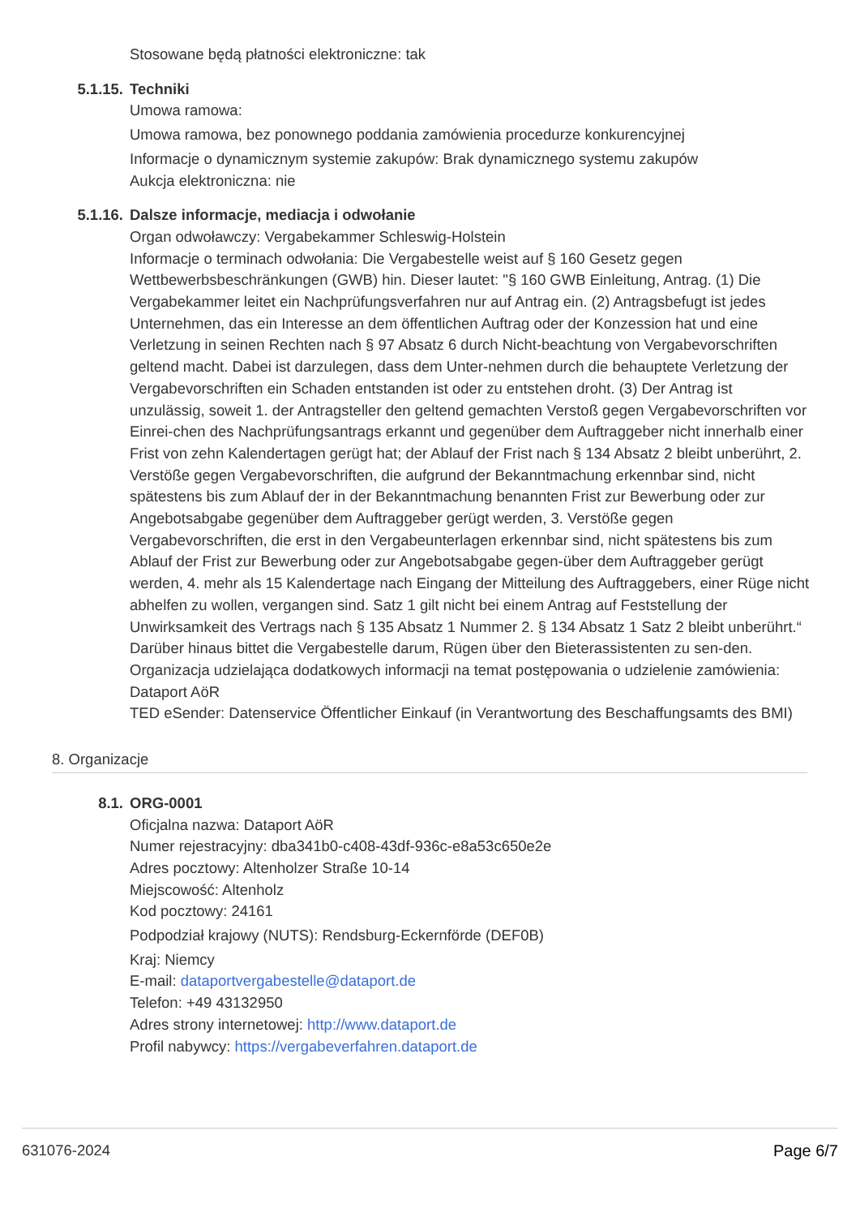Stosowane będą płatności elektroniczne: tak
5.1.15. Techniki
Umowa ramowa:
Umowa ramowa, bez ponownego poddania zamówienia procedurze konkurencyjnej
Informacje o dynamicznym systemie zakupów: Brak dynamicznego systemu zakupów
Aukcja elektroniczna: nie
5.1.16. Dalsze informacje, mediacja i odwołanie
Organ odwoławczy: Vergabekammer Schleswig-Holstein
Informacje o terminach odwołania: Die Vergabestelle weist auf § 160 Gesetz gegen Wettbewerbsbeschränkungen (GWB) hin. Dieser lautet: "§ 160 GWB Einleitung, Antrag. (1) Die Vergabekammer leitet ein Nachprüfungsverfahren nur auf Antrag ein. (2) Antragsbefugt ist jedes Unternehmen, das ein Interesse an dem öffentlichen Auftrag oder der Konzession hat und eine Verletzung in seinen Rechten nach § 97 Absatz 6 durch Nicht-beachtung von Vergabevorschriften geltend macht. Dabei ist darzulegen, dass dem Unter-nehmen durch die behauptete Verletzung der Vergabevorschriften ein Schaden entstanden ist oder zu entstehen droht. (3) Der Antrag ist unzulässig, soweit 1. der Antragsteller den geltend gemachten Verstoß gegen Vergabevorschriften vor Einrei-chen des Nachprüfungsantrags erkannt und gegenüber dem Auftraggeber nicht innerhalb einer Frist von zehn Kalendertagen gerügt hat; der Ablauf der Frist nach § 134 Absatz 2 bleibt unberührt, 2. Verstöße gegen Vergabevorschriften, die aufgrund der Bekanntmachung erkennbar sind, nicht spätestens bis zum Ablauf der in der Bekanntmachung benannten Frist zur Bewerbung oder zur Angebotsabgabe gegenüber dem Auftraggeber gerügt werden, 3. Verstöße gegen Vergabevorschriften, die erst in den Vergabeunterlagen erkennbar sind, nicht spätestens bis zum Ablauf der Frist zur Bewerbung oder zur Angebotsabgabe gegen-über dem Auftraggeber gerügt werden, 4. mehr als 15 Kalendertage nach Eingang der Mitteilung des Auftraggebers, einer Rüge nicht abhelfen zu wollen, vergangen sind. Satz 1 gilt nicht bei einem Antrag auf Feststellung der Unwirksamkeit des Vertrags nach § 135 Absatz 1 Nummer 2. § 134 Absatz 1 Satz 2 bleibt unberührt.“ Darüber hinaus bittet die Vergabestelle darum, Rügen über den Bieterassistenten zu sen-den.
Organizacja udzielająca dodatkowych informacji na temat postępowania o udzielenie zamówienia: Dataport AöR
TED eSender: Datenservice Öffentlicher Einkauf (in Verantwortung des Beschaffungsamts des BMI)
8. Organizacje
8.1. ORG-0001
Oficjalna nazwa: Dataport AöR
Numer rejestracyjny: dba341b0-c408-43df-936c-e8a53c650e2e
Adres pocztowy: Altenholzer Straße 10-14
Miejscowość: Altenholz
Kod pocztowy: 24161
Podpodział krajowy (NUTS): Rendsburg-Eckernförde (DEF0B)
Kraj: Niemcy
E-mail: dataportvergabestelle@dataport.de
Telefon: +49 43132950
Adres strony internetowej: http://www.dataport.de
Profil nabywcy: https://vergabeverfahren.dataport.de
631076-2024 Page 6/7